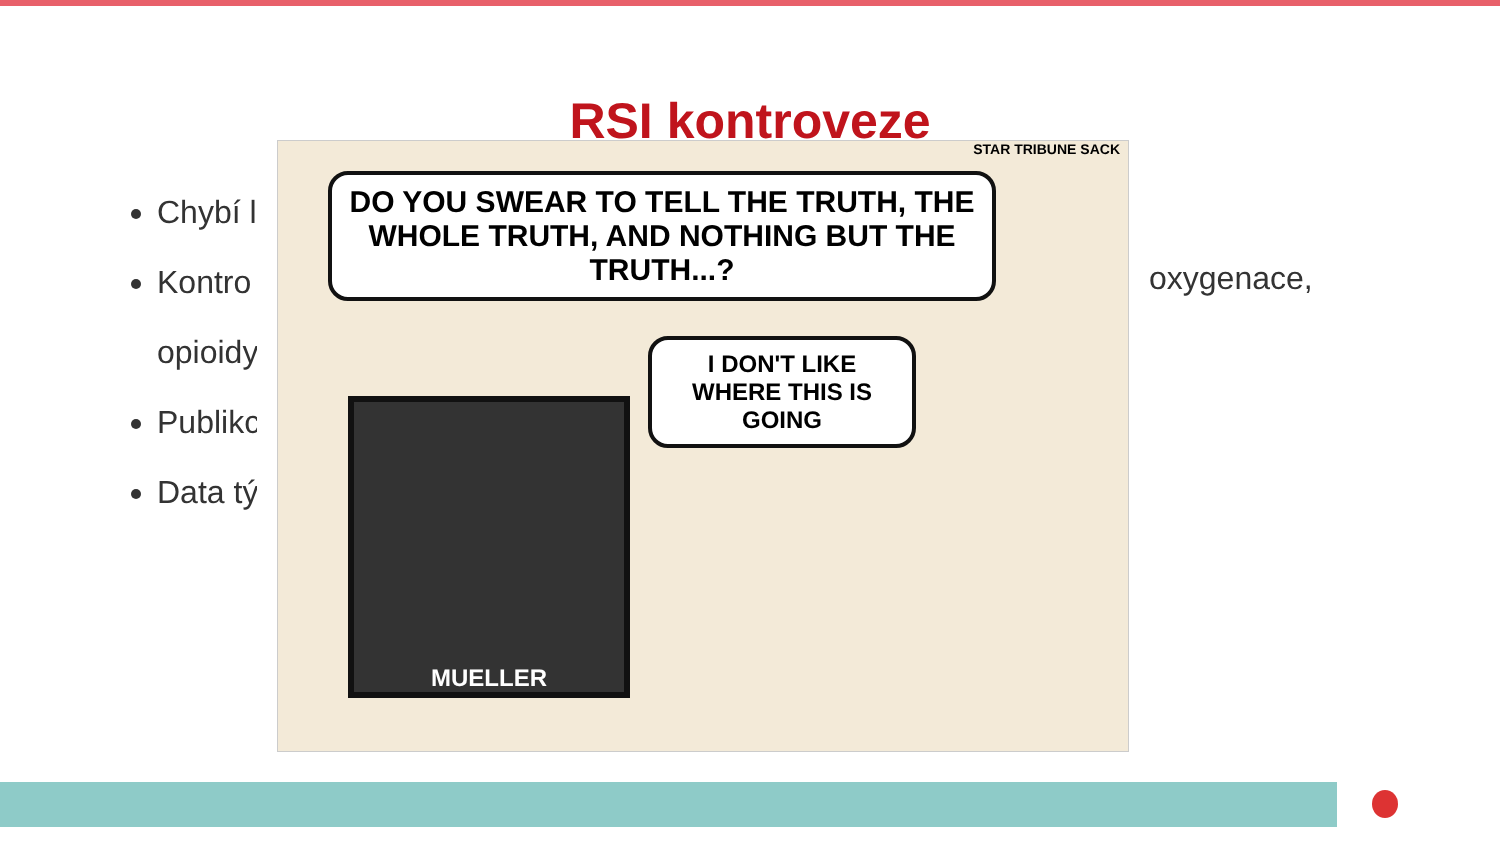RSI kontroveze
Chybí l
Kontro
opioidy
Publikc
Data tý
STAR TRIBUNE SACK
DO YOU SWEAR TO TELL THE TRUTH, THE WHOLE TRUTH, AND NOTHING BUT THE TRUTH...?
I DON'T LIKE WHERE THIS IS GOING
MUELLER
oxygenace,